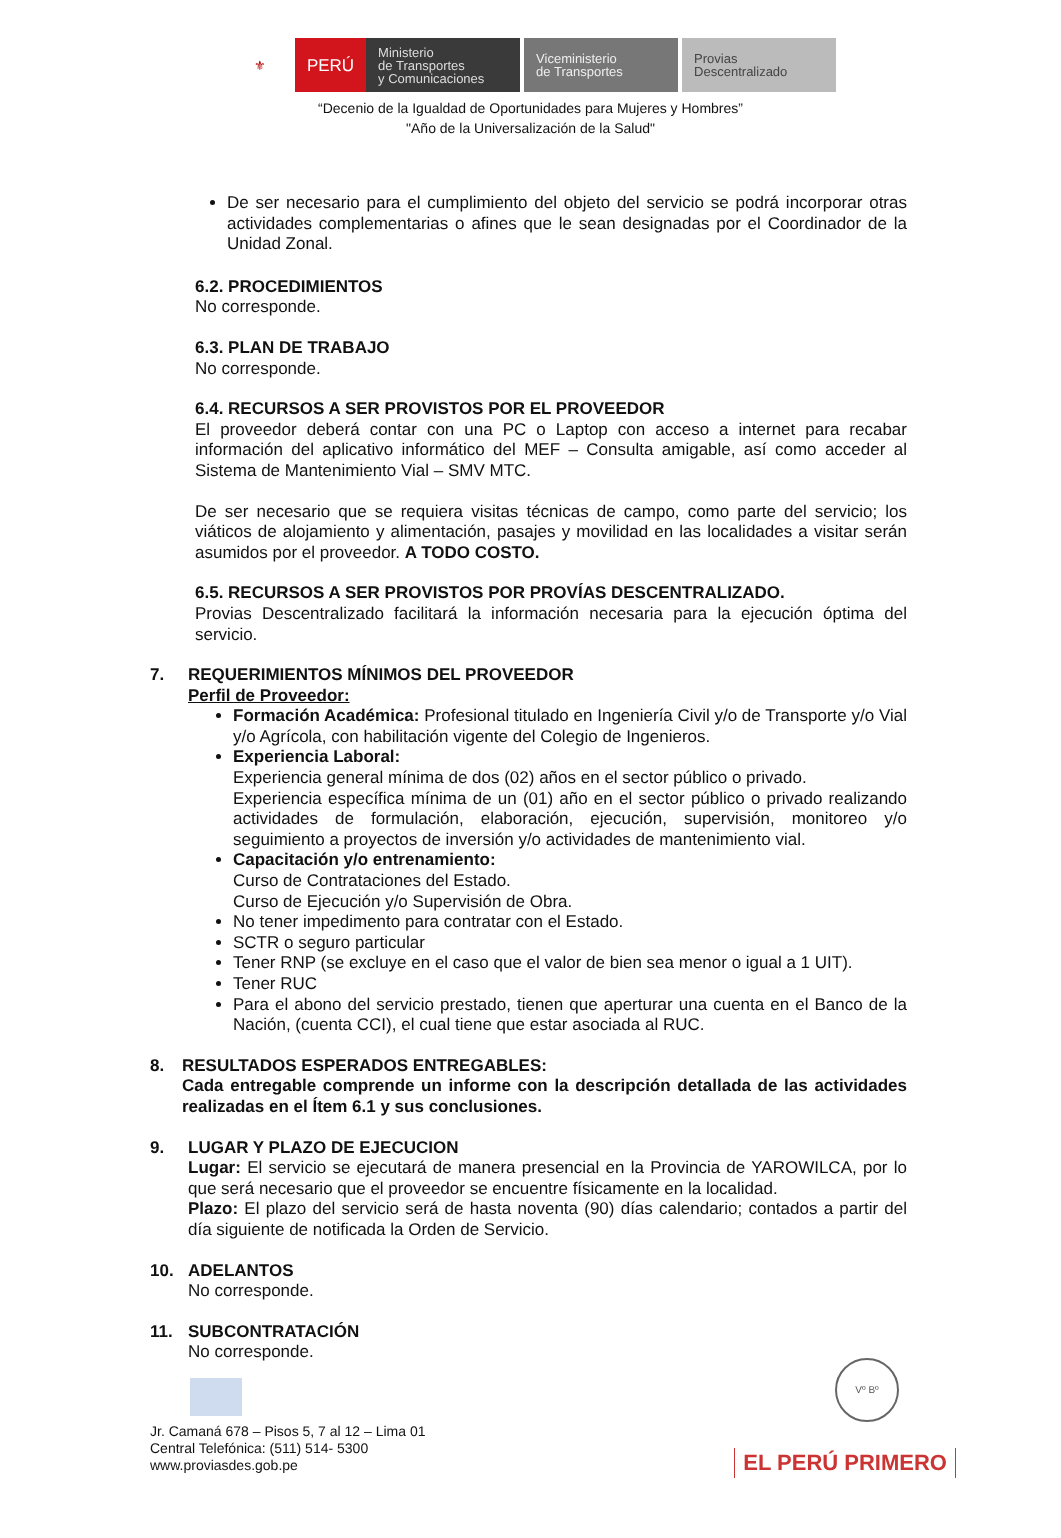⚜ PERÚ Ministerio
de Transportes
y Comunicaciones
Viceministerio
de Transportes
Provias
Descentralizado
“Decenio de la Igualdad de Oportunidades para Mujeres y Hombres”
"Año de la Universalización de la Salud"
De ser necesario para el cumplimiento del objeto del servicio se podrá incorporar otras actividades complementarias o afines que le sean designadas por el Coordinador de la Unidad Zonal.
6.2. PROCEDIMIENTOS
No corresponde.
6.3. PLAN DE TRABAJO
No corresponde.
6.4. RECURSOS A SER PROVISTOS POR EL PROVEEDOR
El proveedor deberá contar con una PC o Laptop con acceso a internet para recabar información del aplicativo informático del MEF – Consulta amigable, así como acceder al Sistema de Mantenimiento Vial – SMV MTC.
De ser necesario que se requiera visitas técnicas de campo, como parte del servicio; los viáticos de alojamiento y alimentación, pasajes y movilidad en las localidades a visitar serán asumidos por el proveedor. A TODO COSTO.
6.5. RECURSOS A SER PROVISTOS POR PROVÍAS DESCENTRALIZADO.
Provias Descentralizado facilitará la información necesaria para la ejecución óptima del servicio.
7. REQUERIMIENTOS MÍNIMOS DEL PROVEEDOR
Perfil de Proveedor:
Formación Académica: Profesional titulado en Ingeniería Civil y/o de Transporte y/o Vial y/o Agrícola, con habilitación vigente del Colegio de Ingenieros.
Experiencia Laboral:
Experiencia general mínima de dos (02) años en el sector público o privado.
Experiencia específica mínima de un (01) año en el sector público o privado realizando actividades de formulación, elaboración, ejecución, supervisión, monitoreo y/o seguimiento a proyectos de inversión y/o actividades de mantenimiento vial.
Capacitación y/o entrenamiento:
Curso de Contrataciones del Estado.
Curso de Ejecución y/o Supervisión de Obra.
No tener impedimento para contratar con el Estado.
SCTR o seguro particular
Tener RNP (se excluye en el caso que el valor de bien sea menor o igual a 1 UIT).
Tener RUC
Para el abono del servicio prestado, tienen que aperturar una cuenta en el Banco de la Nación, (cuenta CCI), el cual tiene que estar asociada al RUC.
8. RESULTADOS ESPERADOS ENTREGABLES:
Cada entregable comprende un informe con la descripción detallada de las actividades realizadas en el Ítem 6.1 y sus conclusiones.
9. LUGAR Y PLAZO DE EJECUCION
Lugar: El servicio se ejecutará de manera presencial en la Provincia de YAROWILCA, por lo que será necesario que el proveedor se encuentre físicamente en la localidad.
Plazo: El plazo del servicio será de hasta noventa (90) días calendario; contados a partir del día siguiente de notificada la Orden de Servicio.
10. ADELANTOS
No corresponde.
11. SUBCONTRATACIÓN
No corresponde.
Vº Bº
Jr. Camaná 678 – Pisos 5, 7 al 12 – Lima 01
Central Telefónica: (511) 514- 5300
www.proviasdes.gob.pe
EL PERÚ PRIMERO